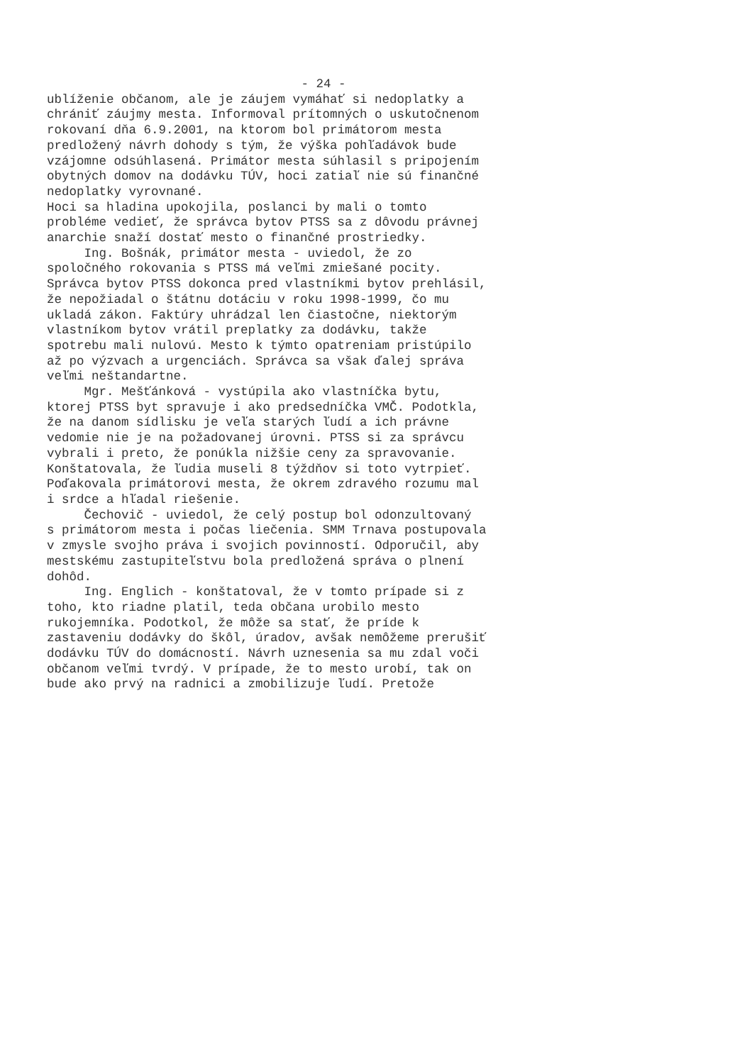- 24 -
ublíženie občanom, ale je záujem vymáhať si nedoplatky a chrániť záujmy mesta. Informoval prítomných o uskutočnenom rokovaní dňa 6.9.2001, na ktorom bol primátorom mesta predložený návrh dohody s tým, že výška pohľadávok bude vzájomne odsúhlasená. Primátor mesta súhlasil s pripojením obytných domov na dodávku TÚV, hoci zatiaľ nie sú finančné nedoplatky vyrovnané. Hoci sa hladina upokojila, poslanci by mali o tomto probléme vedieť, že správca bytov PTSS sa z dôvodu právnej anarchie snaží dostať mesto o finančné prostriedky. Ing. Bošnák, primátor mesta - uviedol, že zo spoločného rokovania s PTSS má veľmi zmiešané pocity. Správca bytov PTSS dokonca pred vlastníkmi bytov prehlásil, že nepožiadal o štátnu dotáciu v roku 1998-1999, čo mu ukladá zákon. Faktúry uhrádzal len čiastočne, niektorým vlastníkom bytov vrátil preplatky za dodávku, takže spotrebu mali nulovú. Mesto k týmto opatreniam pristúpilo až po výzvach a urgenciách. Správca sa však ďalej správa veľmi neštandartne. Mgr. Mešťánková - vystúpila ako vlastníčka bytu, ktorej PTSS byt spravuje i ako predsedníčka VMČ. Podotkla, že na danom sídlisku je veľa starých ľudí a ich právne vedomie nie je na požadovanej úrovni. PTSS si za správcu vybrali i preto, že ponúkla nižšie ceny za spravovanie. Konštatovala, že ľudia museli 8 týždňov si toto vytrpieť. Poďakovala primátorovi mesta, že okrem zdravého rozumu mal i srdce a hľadal riešenie. Čechovič - uviedol, že celý postup bol odonzultovaný s primátorom mesta i počas liečenia. SMM Trnava postupovala v zmysle svojho práva i svojich povinností. Odporučil, aby mestskému zastupiteľstvu bola predložená správa o plnení dohôd. Ing. Englich - konštatoval, že v tomto prípade si z toho, kto riadne platil, teda občana urobilo mesto rukojemníka. Podotkol, že môže sa stať, že príde k zastaveniu dodávky do škôl, úradov, avšak nemôžeme prerušiť dodávku TÚV do domácností. Návrh uznesenia sa mu zdal voči občanom veľmi tvrdý. V prípade, že to mesto urobí, tak on bude ako prvý na radnici a zmobilizuje ľudí. Pretože